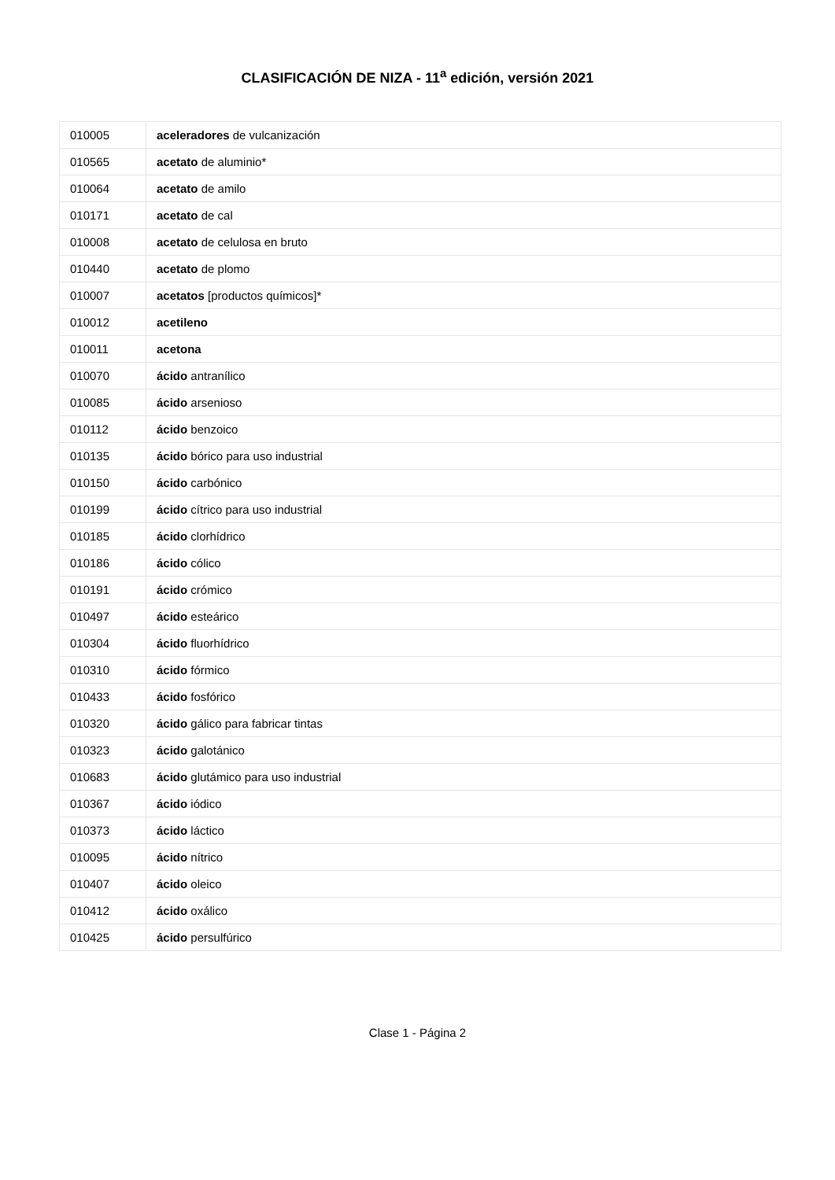CLASIFICACIÓN DE NIZA - 11<sup>a</sup> edición, versión 2021
| 010005 | aceleradores de vulcanización |
| 010565 | acetato de aluminio* |
| 010064 | acetato de amilo |
| 010171 | acetato de cal |
| 010008 | acetato de celulosa en bruto |
| 010440 | acetato de plomo |
| 010007 | acetatos [productos químicos]* |
| 010012 | acetileno |
| 010011 | acetona |
| 010070 | ácido antranílico |
| 010085 | ácido arsenioso |
| 010112 | ácido benzoico |
| 010135 | ácido bórico para uso industrial |
| 010150 | ácido carbónico |
| 010199 | ácido cítrico para uso industrial |
| 010185 | ácido clorhídrico |
| 010186 | ácido cólico |
| 010191 | ácido crómico |
| 010497 | ácido esteárico |
| 010304 | ácido fluorhídrico |
| 010310 | ácido fórmico |
| 010433 | ácido fosfórico |
| 010320 | ácido gálico para fabricar tintas |
| 010323 | ácido galotánico |
| 010683 | ácido glutámico para uso industrial |
| 010367 | ácido iódico |
| 010373 | ácido láctico |
| 010095 | ácido nítrico |
| 010407 | ácido oleico |
| 010412 | ácido oxálico |
| 010425 | ácido persulfúrico |
Clase 1 - Página 2